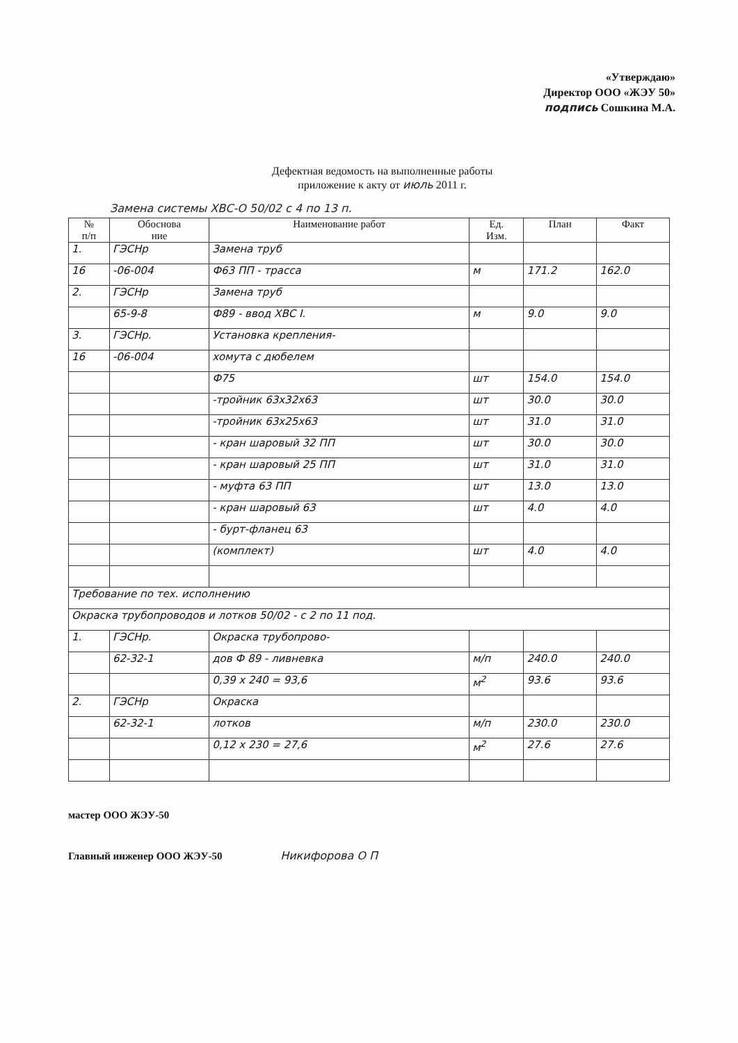«Утверждаю»
Директор ООО «ЖЭУ 50»
подпись Сошкина М.А.
Дефектная ведомость на выполненные работы
приложение к акту от июль 2011 г.
Замена системы ХВС-О 50/02 с 4 по 13 п.
| № п/п | Обоснова ние | Наименование работ | Ед. Изм. | План | Факт |
| --- | --- | --- | --- | --- | --- |
| 1. | ГЭСНр | Замена труб | | | |
| 16 | -06-004 | Ф63 ПП - трасса | м | 171.2 | 162.0 |
| 2. | ГЭСНр | Замена труб | | | |
| | 65-9-8 | Ф89 - ввод ХВС I. | м | 9.0 | 9.0 |
| 3. | ГЭСНр. | Установка крепления- | | | |
| 16 | -06-004 | хомута с дюбелем | | | |
| | | Ф75 | шт | 154.0 | 154.0 |
| | | -тройник 63х32х63 | шт | 30.0 | 30.0 |
| | | -тройник 63х25х63 | шт | 31.0 | 31.0 |
| | | - кран шаровый 32 ПП | шт | 30.0 | 30.0 |
| | | - кран шаровый 25 ПП | шт | 31.0 | 31.0 |
| | | - муфта 63 ПП | шт | 13.0 | 13.0 |
| | | - кран шаровый 63 | шт | 4.0 | 4.0 |
| | | - бурт-фланец 63 | | | |
| | | (комплект) | шт | 4.0 | 4.0 |
| Требование по тех. исполнению | | | | | |
| Окраска трубопроводов и лотков 50/02 - с 2 по 11 под. | | | | | |
| 1. | ГЭСНр. | Окраска трубопрово- | | | |
| | 62-32-1 | дов Ф 89 - ливневка | м/п | 240.0 | 240.0 |
| | | 0,39 х 240 = 93,6 | м<sup>2</sup> | 93.6 | 93.6 |
| 2. | ГЭСНр | Окраска | | | |
| | 62-32-1 | лотков | м/п | 230.0 | 230.0 |
| | | 0,12 х 230 = 27,6 | м<sup>2</sup> | 27.6 | 27.6 |
мастер ООО ЖЭУ-50
Главный инженер ООО ЖЭУ-50 Никифорова О П